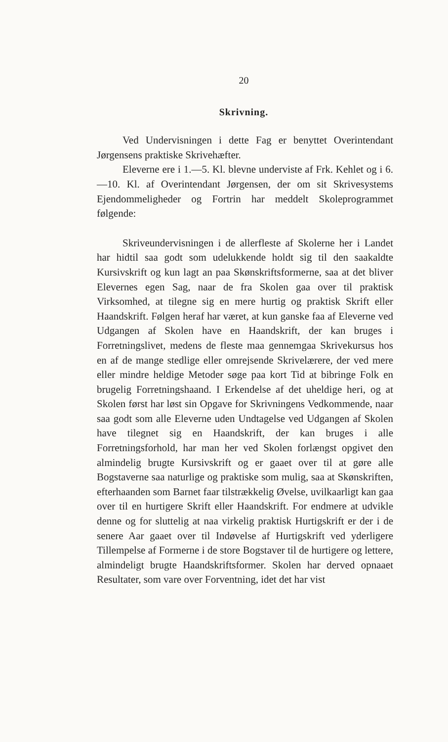20
Skrivning.
Ved Undervisningen i dette Fag er benyttet Overintendant Jørgensens praktiske Skrivehæfter.
Eleverne ere i 1.—5. Kl. blevne underviste af Frk. Kehlet og i 6.—10. Kl. af Overintendant Jørgensen, der om sit Skrivesystems Ejendommeligheder og Fortrin har meddelt Skoleprogrammet følgende:
Skriveundervisningen i de allerfleste af Skolerne her i Landet har hidtil saa godt som udelukkende holdt sig til den saakaldte Kursivskrift og kun lagt an paa Skønskriftsformerne, saa at det bliver Elevernes egen Sag, naar de fra Skolen gaa over til praktisk Virksomhed, at tilegne sig en mere hurtig og praktisk Skrift eller Haandskrift. Følgen heraf har været, at kun ganske faa af Eleverne ved Udgangen af Skolen have en Haandskrift, der kan bruges i Forretningslivet, medens de fleste maa gennemgaa Skrivekursus hos en af de mange stedlige eller omrejsende Skrivelærere, der ved mere eller mindre heldige Metoder søge paa kort Tid at bibringe Folk en brugelig Forretningshaand. I Erkendelse af det uheldige heri, og at Skolen først har løst sin Opgave for Skrivningens Vedkommende, naar saa godt som alle Eleverne uden Undtagelse ved Udgangen af Skolen have tilegnet sig en Haandskrift, der kan bruges i alle Forretningsforhold, har man her ved Skolen forlængst opgivet den almindelig brugte Kursivskrift og er gaaet over til at gøre alle Bogstaverne saa naturlige og praktiske som mulig, saa at Skønskriften, efterhaanden som Barnet faar tilstrækkelig Øvelse, uvilkaarligt kan gaa over til en hurtigere Skrift eller Haandskrift. For endmere at udvikle denne og for sluttelig at naa virkelig praktisk Hurtigskrift er der i de senere Aar gaaet over til Indøvelse af Hurtigskrift ved yderligere Tillempelse af Formerne i de store Bogstaver til de hurtigere og lettere, almindeligt brugte Haandskriftsformer. Skolen har derved opnaaet Resultater, som vare over Forventning, idet det har vist